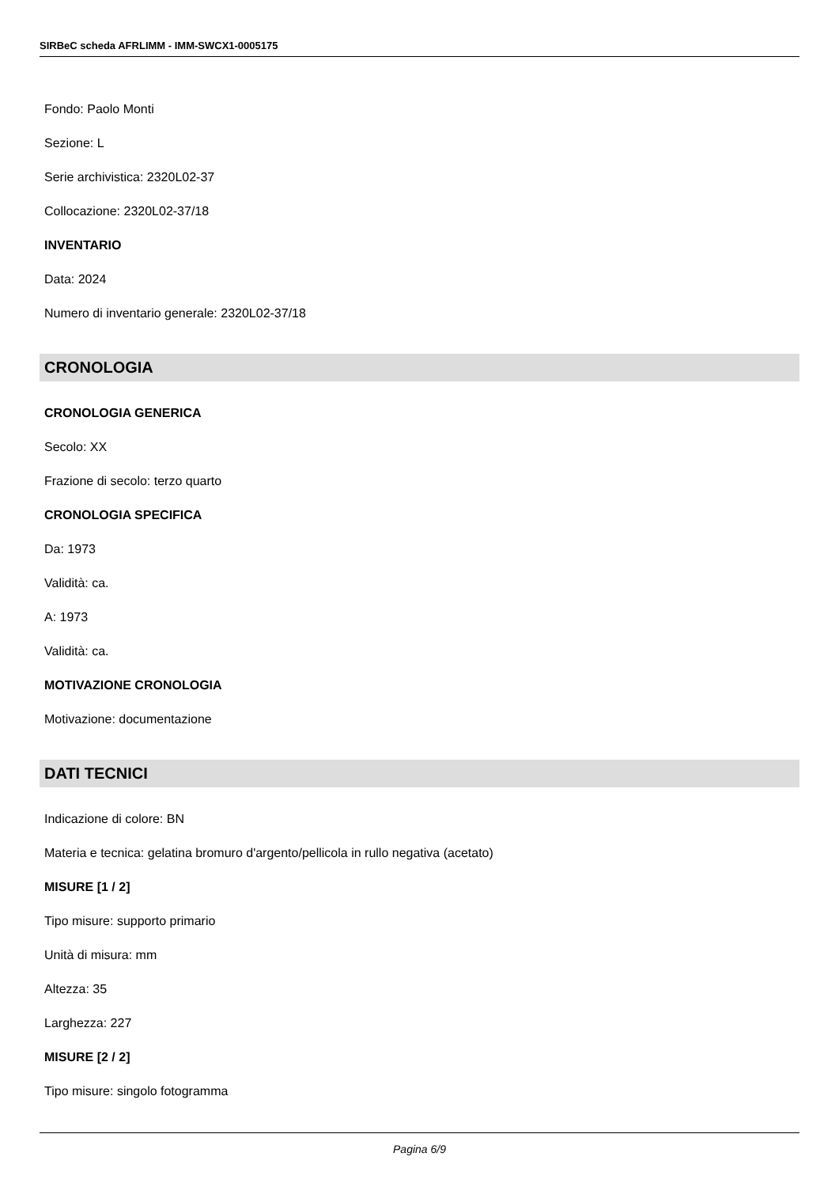SIRBeC scheda AFRLIMM - IMM-SWCX1-0005175
Fondo: Paolo Monti
Sezione: L
Serie archivistica: 2320L02-37
Collocazione: 2320L02-37/18
INVENTARIO
Data: 2024
Numero di inventario generale: 2320L02-37/18
CRONOLOGIA
CRONOLOGIA GENERICA
Secolo: XX
Frazione di secolo: terzo quarto
CRONOLOGIA SPECIFICA
Da: 1973
Validità: ca.
A: 1973
Validità: ca.
MOTIVAZIONE CRONOLOGIA
Motivazione: documentazione
DATI TECNICI
Indicazione di colore: BN
Materia e tecnica: gelatina bromuro d'argento/pellicola in rullo negativa (acetato)
MISURE [1 / 2]
Tipo misure: supporto primario
Unità di misura: mm
Altezza: 35
Larghezza: 227
MISURE [2 / 2]
Tipo misure: singolo fotogramma
Pagina 6/9